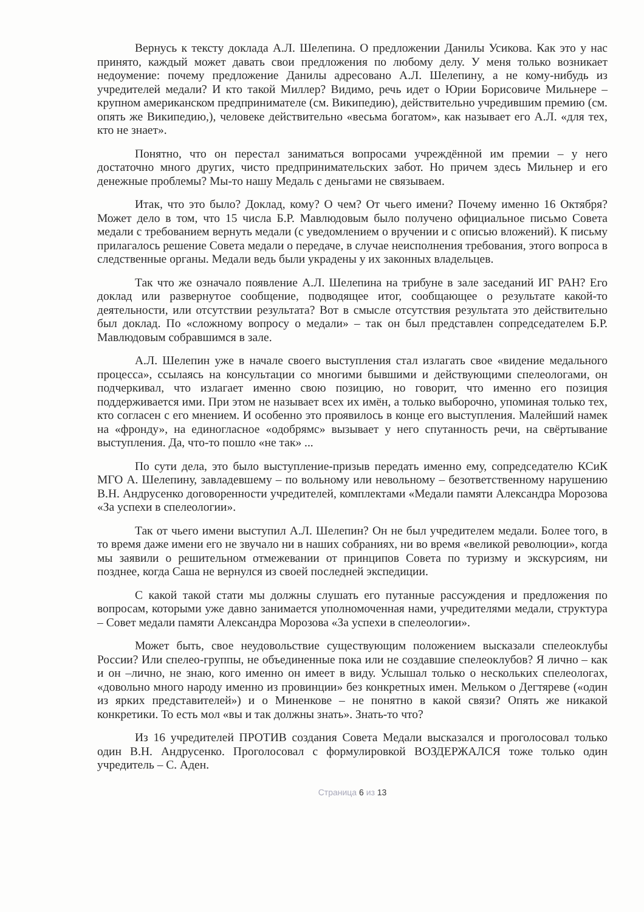Вернусь к тексту доклада А.Л. Шелепина. О предложении Данилы Усикова. Как это у нас принято, каждый может давать свои предложения по любому делу. У меня только возникает недоумение: почему предложение Данилы адресовано А.Л. Шелепину, а не кому-нибудь из учредителей медали? И кто такой Миллер? Видимо, речь идет о Юрии Борисовиче Мильнере – крупном американском предпринимателе (см. Википедию), действительно учредившим премию (см. опять же Википедию,), человеке действительно «весьма богатом», как называет его А.Л. «для тех, кто не знает».
Понятно, что он перестал заниматься вопросами учреждённой им премии – у него достаточно много других, чисто предпринимательских забот. Но причем здесь Мильнер и его денежные проблемы? Мы-то нашу Медаль с деньгами не связываем.
Итак, что это было? Доклад, кому? О чем? От чьего имени? Почему именно 16 Октября? Может дело в том, что 15 числа Б.Р. Мавлюдовым было получено официальное письмо Совета медали с требованием вернуть медали (с уведомлением о вручении и с описью вложений). К письму прилагалось решение Совета медали о передаче, в случае неисполнения требования, этого вопроса в следственные органы. Медали ведь были украдены у их законных владельцев.
Так что же означало появление А.Л. Шелепина на трибуне в зале заседаний ИГ РАН? Его доклад или развернутое сообщение, подводящее итог, сообщающее о результате какой-то деятельности, или отсутствии результата? Вот в смысле отсутствия результата это действительно был доклад. По «сложному вопросу о медали» – так он был представлен сопредседателем Б.Р. Мавлюдовым собравшимся в зале.
А.Л. Шелепин уже в начале своего выступления стал излагать свое «видение медального процесса», ссылаясь на консультации со многими бывшими и действующими спелеологами, он подчеркивал, что излагает именно свою позицию, но говорит, что именно его позиция поддерживается ими. При этом не называет всех их имён, а только выборочно, упоминая только тех, кто согласен с его мнением. И особенно это проявилось в конце его выступления. Малейший намек на «фронду», на единогласное «одобрямс» вызывает у него спутанность речи, на свёртывание выступления. Да, что-то пошло «не так» ...
По сути дела, это было выступление-призыв передать именно ему, сопредседателю КСиК МГО А. Шелепину, завладевшему – по вольному или невольному – безответственному нарушению В.Н. Андрусенко договоренности учредителей, комплектами «Медали памяти Александра Морозова «За успехи в спелеологии».
Так от чьего имени выступил А.Л. Шелепин? Он не был учредителем медали. Более того, в то время даже имени его не звучало ни в наших собраниях, ни во время «великой революции», когда мы заявили о решительном отмежевании от принципов Совета по туризму и экскурсиям, ни позднее, когда Саша не вернулся из своей последней экспедиции.
С какой такой стати мы должны слушать его путанные рассуждения и предложения по вопросам, которыми уже давно занимается уполномоченная нами, учредителями медали, структура – Совет медали памяти Александра Морозова «За успехи в спелеологии».
Может быть, свое неудовольствие существующим положением высказали спелеоклубы России? Или спелео-группы, не объединенные пока или не создавшие спелеоклубов? Я лично – как и он –лично, не знаю, кого именно он имеет в виду. Услышал только о нескольких спелеологах, «довольно много народу именно из провинции» без конкретных имен. Мельком о Дегтяреве («один из ярких представителей») и о Миненкове – не понятно в какой связи? Опять же никакой конкретики. То есть мол «вы и так должны знать». Знать-то что?
Из 16 учредителей ПРОТИВ создания Совета Медали высказался и проголосовал только один В.Н. Андрусенко. Проголосовал с формулировкой ВОЗДЕРЖАЛСЯ тоже только один учредитель – С. Аден.
Страница 6 из 13